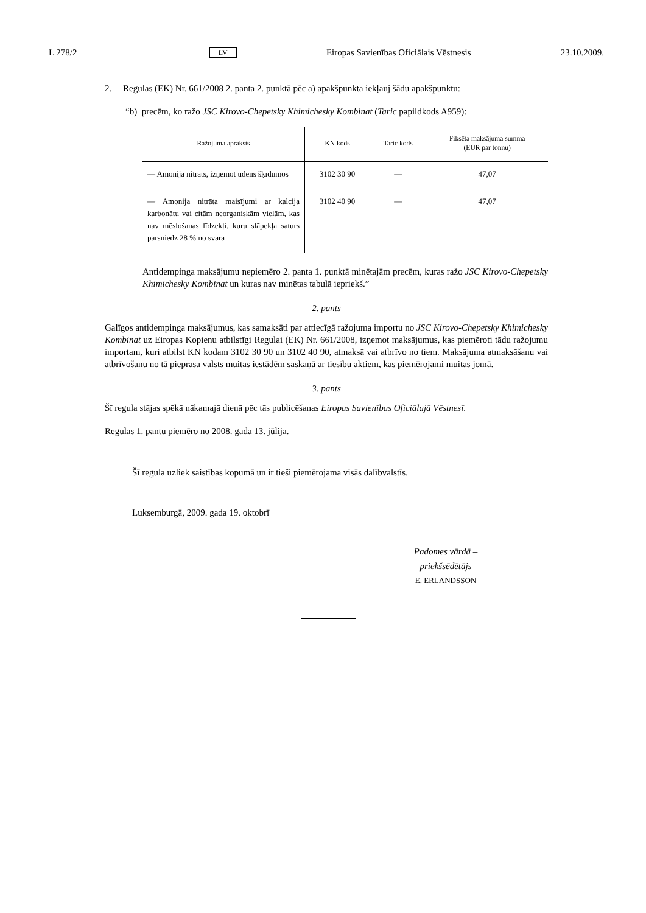L 278/2 LV Eiropas Savienības Oficiālais Vēstnesis 23.10.2009.
2. Regulas (EK) Nr. 661/2008 2. panta 2. punktā pēc a) apakšpunkta iekļauj šādu apakšpunktu:
“b) precēm, ko ražo JSC Kirovo-Chepetsky Khimichesky Kombinat (Taric papildkods A959):
| Ražojuma apraksts | KN kods | Taric kods | Fiksēta maksājuma summa (EUR par tonnu) |
| --- | --- | --- | --- |
| — Amonija nitrāts, izņemot ūdens šķīdumos | 3102 30 90 | — | 47,07 |
| — Amonija nitrāta maisījumi ar kalcija karbonātu vai citām neorganiskām vielām, kas nav mēslošanas līdzekļi, kuru slāpekļa saturs pārsniedz 28 % no svara | 3102 40 90 | — | 47,07 |
Antidempinga maksājumu nepiemēro 2. panta 1. punktā minētajām precēm, kuras ražo JSC Kirovo-Chepetsky Khimichesky Kombinat un kuras nav minētas tabulā iepriekš.”
2. pants
Galīgos antidempinga maksājumus, kas samaksāti par attiecīgā ražojuma importu no JSC Kirovo-Chepetsky Khimichesky Kombinat uz Eiropas Kopienu atbilstīgi Regulai (EK) Nr. 661/2008, izņemot maksājumus, kas piemēroti tādu ražojumu importam, kuri atbilst KN kodam 3102 30 90 un 3102 40 90, atmaksā vai atbrīvo no tiem. Maksājuma atmaksāšanu vai atbrīvošanu no tā pieprasa valsts muitas iestādēm saskaņā ar tiesību aktiem, kas piemērojami muitas jomā.
3. pants
Šī regula stājas spēkā nākamajā dienā pēc tās publicēšanas Eiropas Savienības Oficiālajā Vēstnesī.
Regulas 1. pantu piemēro no 2008. gada 13. jūlija.
Šī regula uzliek saistības kopumā un ir tieši piemērojama visās dalībvalstīs.
Luksemburgā, 2009. gada 19. oktobrī
Padomes vārdā –
priekšsēdētājs
E. ERLANDSSON